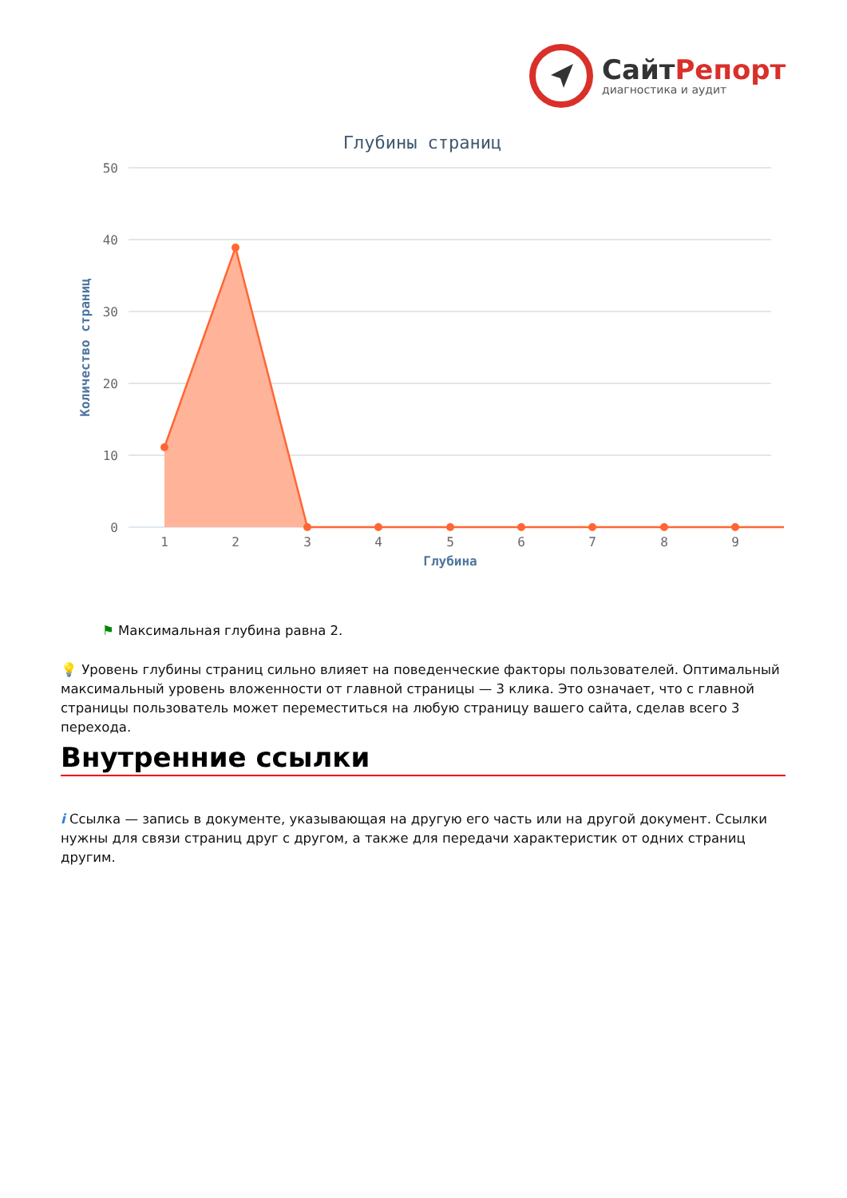СайтРепорт
диагностика и аудит
Глубины страниц
50
40
30
20
10
0
1
2
3
4
5
6
7
8
9
Глубина
Количество страниц
⚑ Максимальная глубина равна 2.
💡 Уровень глубины страниц сильно влияет на поведенческие факторы пользователей. Оптимальный максимальный уровень вложенности от главной страницы — 3 клика. Это означает, что с главной страницы пользователь может переместиться на любую страницу вашего сайта, сделав всего 3 перехода.
Внутренние ссылки
i Ссылка — запись в документе, указывающая на другую его часть или на другой документ. Ссылки нужны для связи страниц друг с другом, а также для передачи характеристик от одних страниц другим.